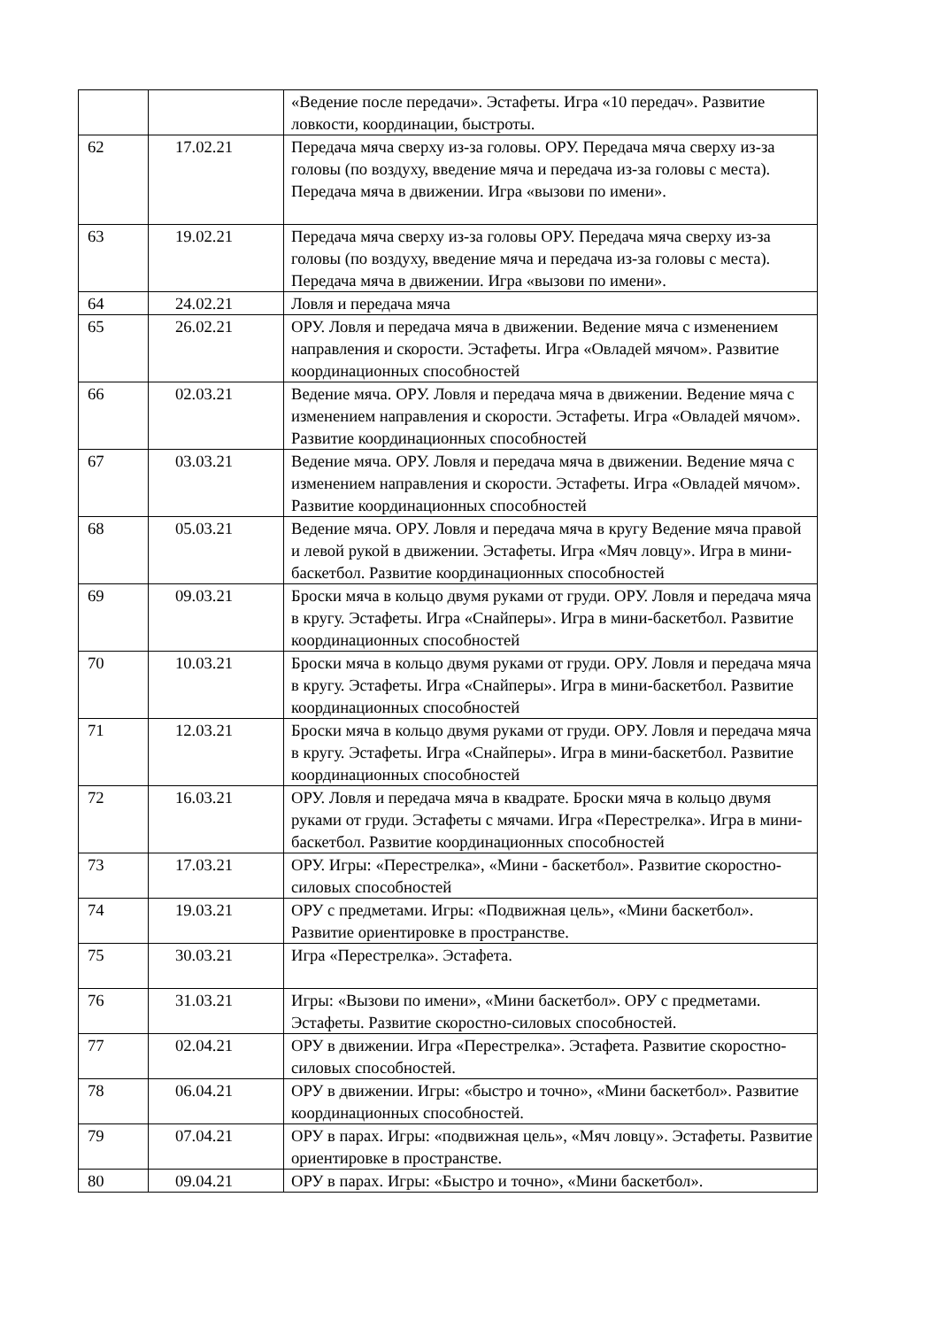| | | «Ведение после передачи». Эстафеты. Игра «10 передач». Развитие ловкости, координации, быстроты. |
| 62 | 17.02.21 | Передача мяча сверху из-за головы. ОРУ. Передача мяча сверху из-за головы (по воздуху, введение мяча и передача из-за головы с места). Передача мяча в движении. Игра «вызови по имени». |
| 63 | 19.02.21 | Передача мяча сверху из-за головы ОРУ. Передача мяча сверху из-за головы (по воздуху, введение мяча и передача из-за головы с места). Передача мяча в движении. Игра «вызови по имени». |
| 64 | 24.02.21 | Ловля и передача мяча |
| 65 | 26.02.21 | ОРУ. Ловля и передача мяча в движении. Ведение мяча с изменением направления и скорости. Эстафеты. Игра «Овладей мячом». Развитие координационных способностей |
| 66 | 02.03.21 | Ведение мяча. ОРУ. Ловля и передача мяча в движении. Ведение мяча с изменением направления и скорости. Эстафеты. Игра «Овладей мячом». Развитие координационных способностей |
| 67 | 03.03.21 | Ведение мяча. ОРУ. Ловля и передача мяча в движении. Ведение мяча с изменением направления и скорости. Эстафеты. Игра «Овладей мячом». Развитие координационных способностей |
| 68 | 05.03.21 | Ведение мяча. ОРУ. Ловля и передача мяча в кругу Ведение мяча правой и левой рукой в движении. Эстафеты. Игра «Мяч ловцу». Игра в мини-баскетбол. Развитие координационных способностей |
| 69 | 09.03.21 | Броски мяча в кольцо двумя руками от груди. ОРУ. Ловля и передача мяча в кругу. Эстафеты. Игра «Снайперы». Игра в мини-баскетбол. Развитие координационных способностей |
| 70 | 10.03.21 | Броски мяча в кольцо двумя руками от груди. ОРУ. Ловля и передача мяча в кругу. Эстафеты. Игра «Снайперы». Игра в мини-баскетбол. Развитие координационных способностей |
| 71 | 12.03.21 | Броски мяча в кольцо двумя руками от груди. ОРУ. Ловля и передача мяча в кругу. Эстафеты. Игра «Снайперы». Игра в мини-баскетбол. Развитие координационных способностей |
| 72 | 16.03.21 | ОРУ. Ловля и передача мяча в квадрате. Броски мяча в кольцо двумя руками от груди. Эстафеты с мячами. Игра «Перестрелка». Игра в мини-баскетбол. Развитие координационных способностей |
| 73 | 17.03.21 | ОРУ. Игры: «Перестрелка», «Мини - баскетбол». Развитие скоростно-силовых способностей |
| 74 | 19.03.21 | ОРУ с предметами. Игры: «Подвижная цель», «Мини баскетбол». Развитие ориентировке в пространстве. |
| 75 | 30.03.21 | Игра «Перестрелка». Эстафета. |
| 76 | 31.03.21 | Игры: «Вызови по имени», «Мини баскетбол». ОРУ с предметами. Эстафеты. Развитие скоростно-силовых способностей. |
| 77 | 02.04.21 | ОРУ в движении. Игра «Перестрелка». Эстафета. Развитие скоростно-силовых способностей. |
| 78 | 06.04.21 | ОРУ в движении. Игры: «быстро и точно», «Мини баскетбол». Развитие координационных способностей. |
| 79 | 07.04.21 | ОРУ в парах. Игры: «подвижная цель», «Мяч ловцу». Эстафеты. Развитие ориентировке в пространстве. |
| 80 | 09.04.21 | ОРУ в парах. Игры: «Быстро и точно», «Мини баскетбол». |